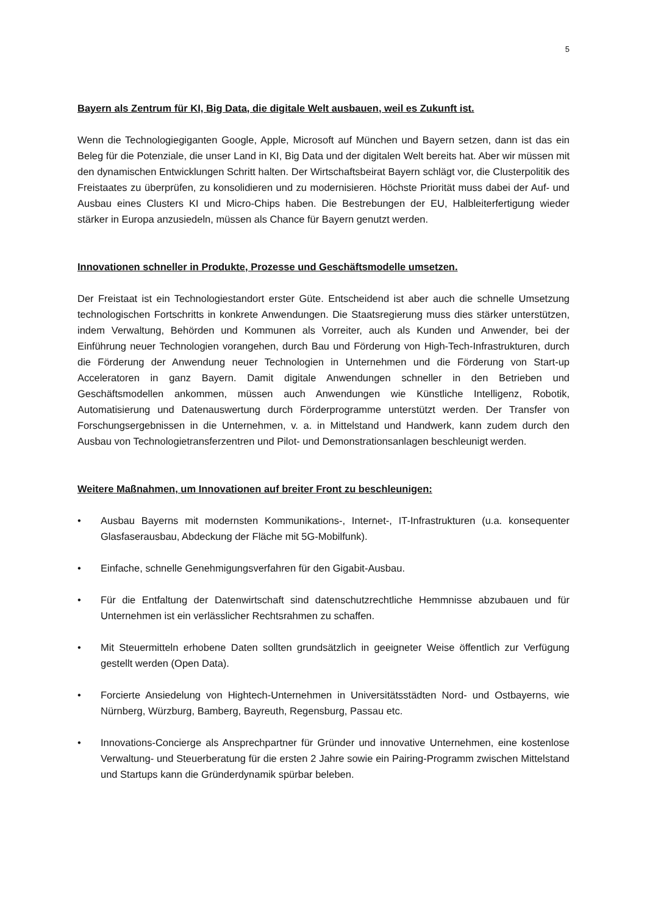5
Bayern als Zentrum für KI, Big Data, die digitale Welt ausbauen, weil es Zukunft ist.
Wenn die Technologiegiganten Google, Apple, Microsoft auf München und Bayern setzen, dann ist das ein Beleg für die Potenziale, die unser Land in KI, Big Data und der digitalen Welt bereits hat. Aber wir müssen mit den dynamischen Entwicklungen Schritt halten. Der Wirtschaftsbeirat Bayern schlägt vor, die Clusterpolitik des Freistaates zu überprüfen, zu konsolidieren und zu modernisieren. Höchste Priorität muss dabei der Auf- und Ausbau eines Clusters KI und Micro-Chips haben. Die Bestrebungen der EU, Halbleiterfertigung wieder stärker in Europa anzusiedeln, müssen als Chance für Bayern genutzt werden.
Innovationen schneller in Produkte, Prozesse und Geschäftsmodelle umsetzen.
Der Freistaat ist ein Technologiestandort erster Güte. Entscheidend ist aber auch die schnelle Umsetzung technologischen Fortschritts in konkrete Anwendungen. Die Staatsregierung muss dies stärker unterstützen, indem Verwaltung, Behörden und Kommunen als Vorreiter, auch als Kunden und Anwender, bei der Einführung neuer Technologien vorangehen, durch Bau und Förderung von High-Tech-Infrastrukturen, durch die Förderung der Anwendung neuer Technologien in Unternehmen und die Förderung von Start-up Acceleratoren in ganz Bayern. Damit digitale Anwendungen schneller in den Betrieben und Geschäftsmodellen ankommen, müssen auch Anwendungen wie Künstliche Intelligenz, Robotik, Automatisierung und Datenauswertung durch Förderprogramme unterstützt werden. Der Transfer von Forschungsergebnissen in die Unternehmen, v. a. in Mittelstand und Handwerk, kann zudem durch den Ausbau von Technologietransferzentren und Pilot- und Demonstrationsanlagen beschleunigt werden.
Weitere Maßnahmen, um Innovationen auf breiter Front zu beschleunigen:
• Ausbau Bayerns mit modernsten Kommunikations-, Internet-, IT-Infrastrukturen (u.a. konsequenter Glasfaserausbau, Abdeckung der Fläche mit 5G-Mobilfunk).
• Einfache, schnelle Genehmigungsverfahren für den Gigabit-Ausbau.
• Für die Entfaltung der Datenwirtschaft sind datenschutzrechtliche Hemmnisse abzubauen und für Unternehmen ist ein verlässlicher Rechtsrahmen zu schaffen.
• Mit Steuermitteln erhobene Daten sollten grundsätzlich in geeigneter Weise öffentlich zur Verfügung gestellt werden (Open Data).
• Forcierte Ansiedelung von Hightech-Unternehmen in Universitätsstädten Nord- und Ostbayerns, wie Nürnberg, Würzburg, Bamberg, Bayreuth, Regensburg, Passau etc.
• Innovations-Concierge als Ansprechpartner für Gründer und innovative Unternehmen, eine kostenlose Verwaltung- und Steuerberatung für die ersten 2 Jahre sowie ein Pairing-Programm zwischen Mittelstand und Startups kann die Gründerdynamik spürbar beleben.